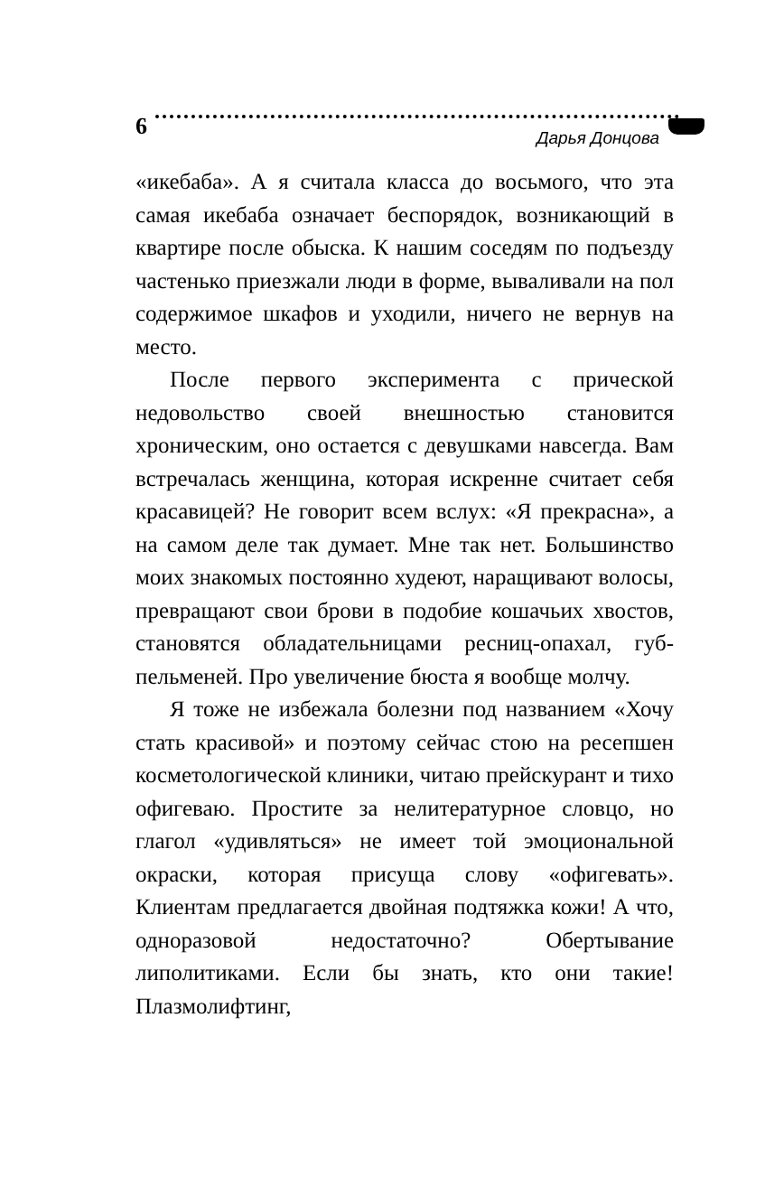6 Дарья Донцова
«икебаба». А я считала класса до восьмого, что эта самая икебаба означает беспорядок, возникающий в квартире после обыска. К нашим соседям по подъезду частенько приезжали люди в форме, вываливали на пол содержимое шкафов и уходили, ничего не вернув на место.
После первого эксперимента с прической недовольство своей внешностью становится хроническим, оно остается с девушками навсегда. Вам встречалась женщина, которая искренне считает себя красавицей? Не говорит всем вслух: «Я прекрасна», а на самом деле так думает. Мне так нет. Большинство моих знакомых постоянно худеют, наращивают волосы, превращают свои брови в подобие кошачьих хвостов, становятся обладательницами ресниц-опахал, губ-пельменей. Про увеличение бюста я вообще молчу.
Я тоже не избежала болезни под названием «Хочу стать красивой» и поэтому сейчас стою на ресепшен косметологической клиники, читаю прейскурант и тихо офигеваю. Простите за нелитературное словцо, но глагол «удивляться» не имеет той эмоциональной окраски, которая присуща слову «офигевать». Клиентам предлагается двойная подтяжка кожи! А что, одноразовой недостаточно? Обертывание липолитиками. Если бы знать, кто они такие! Плазмолифтинг,